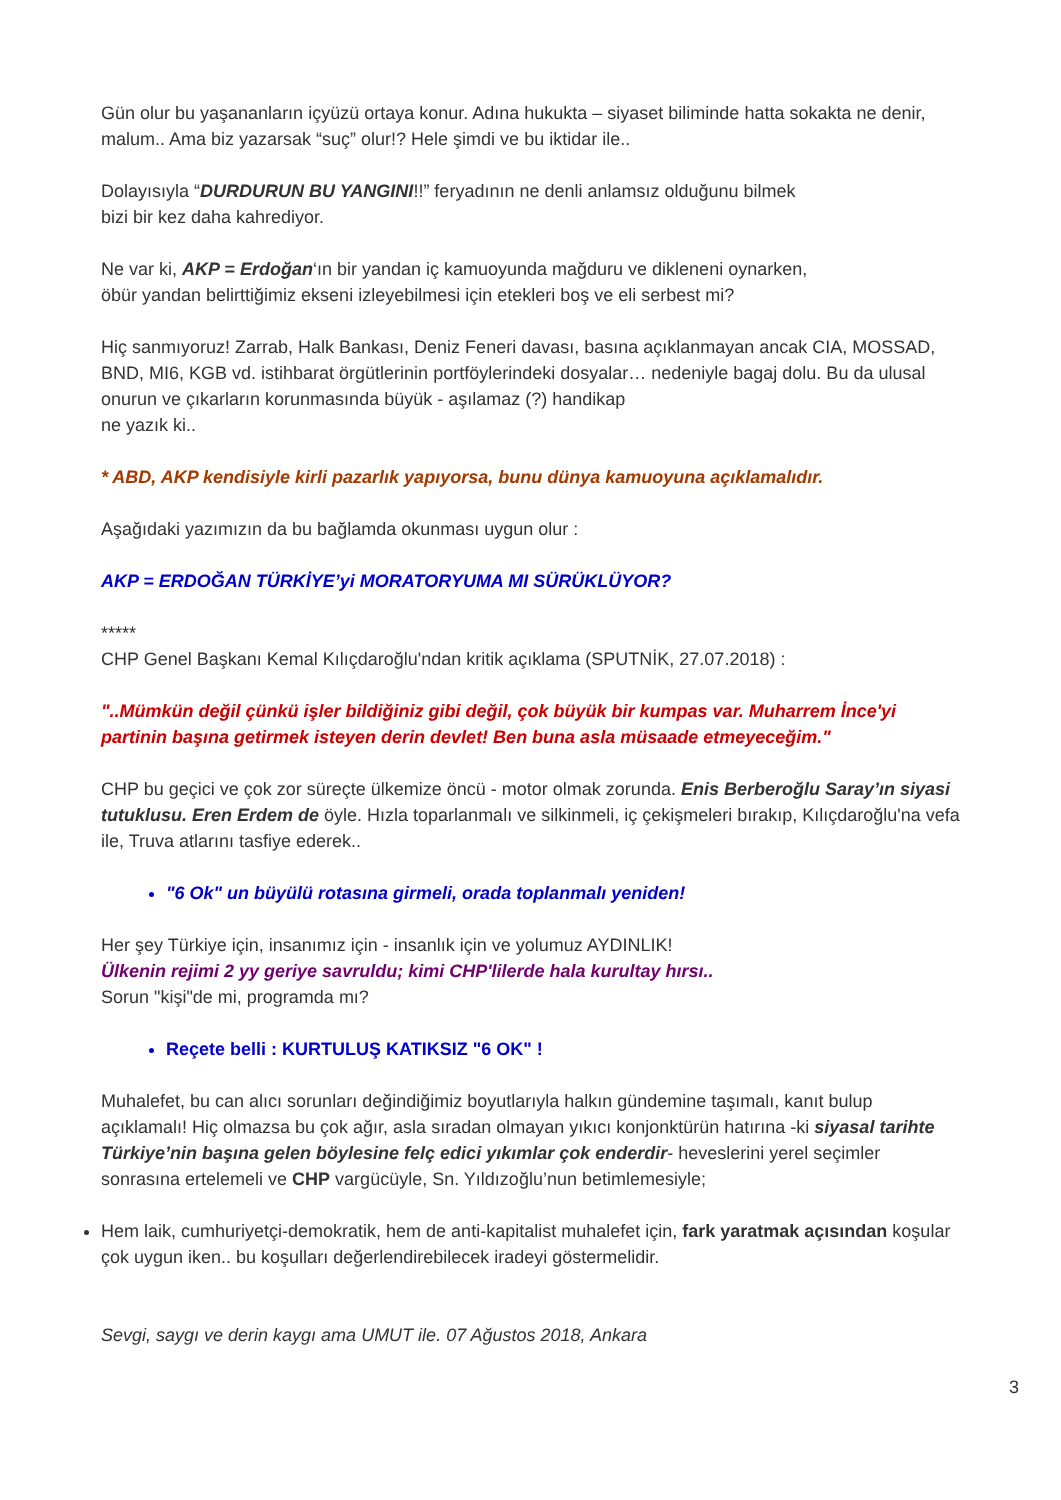Gün olur bu yaşananların içyüzü ortaya konur. Adına hukukta – siyaset biliminde hatta sokakta ne denir, malum.. Ama biz yazarsak “suç” olur!? Hele şimdi ve bu iktidar ile..
Dolayısıyla “DURDURUN BU YANGINI!!” feryadının ne denli anlamsız olduğunu bilmek
bizi bir kez daha kahrediyor.
Ne var ki, AKP = Erdoğan‘ın bir yandan iç kamuoyunda mağduru ve dikleneni oynarken,
öbür yandan belirttiğimiz ekseni izleyebilmesi için etekleri boş ve eli serbest mi?
Hiç sanmıyoruz! Zarrab, Halk Bankası, Deniz Feneri davası, basına açıklanmayan ancak CIA, MOSSAD, BND, MI6, KGB vd. istihbarat örgütlerinin portföylerindeki dosyalar… nedeniyle bagaj dolu. Bu da ulusal onurun ve çıkarların korunmasında büyük - aşılamaz (?) handikap
ne yazık ki..
* ABD, AKP kendisiyle kirli pazarlık yapıyorsa, bunu dünya kamuoyuna açıklamalıdır.
Aşağıdaki yazımızın da bu bağlamda okunması uygun olur :
AKP = ERDOĞAN TÜRKİYE’yi MORATORYUMA MI SÜRÜKLÜYOR?
*****
CHP Genel Başkanı Kemal Kılıçdaroğlu'ndan kritik açıklama (SPUTNİK, 27.07.2018) :
"..Mümkün değil çünkü işler bildiğiniz gibi değil, çok büyük bir kumpas var. Muharrem İnce'yi partinin başına getirmek isteyen derin devlet! Ben buna asla müsaade etmeyeceğim."
CHP bu geçici ve çok zor süreçte ülkemize öncü - motor olmak zorunda. Enis Berberoğlu Saray’ın siyasi tutuklusu. Eren Erdem de öyle. Hızla toparlanmalı ve silkinmeli, iç çekişmeleri bırakıp, Kılıçdaroğlu'na vefa ile, Truva atlarını tasfiye ederek..
"6 Ok" un büyülü rotasına girmeli, orada toplanmalı yeniden!
Her şey Türkiye için, insanımız için - insanlık için ve yolumuz AYDINLIK!
Ülkenin rejimi 2 yy geriye savruldu; kimi CHP'lilerde hala kurultay hırsı..
Sorun "kişi"de mi, programda mı?
Reçete belli : KURTULUŞ KATIKSIZ "6 OK" !
Muhalefet, bu can alıcı sorunları değindiğimiz boyutlarıyla halkın gündemine taşımalı, kanıt bulup açıklamalı! Hiç olmazsa bu çok ağır, asla sıradan olmayan yıkıcı konjonktürün hatırına -ki siyasal tarihte Türkiye’nin başına gelen böylesine felç edici yıkımlar çok enderdir- heveslerini yerel seçimler sonrasına ertelemeli ve CHP vargücüyle, Sn. Yıldızoğlu’nun betimlemesiyle;
Hem laik, cumhuriyetçi-demokratik, hem de anti-kapitalist muhalefet için, fark yaratmak açısından koşular çok uygun iken.. bu koşulları değerlendirebilecek iradeyi göstermelidir.
Sevgi, saygı ve derin kaygı ama UMUT ile. 07 Ağustos 2018, Ankara
3